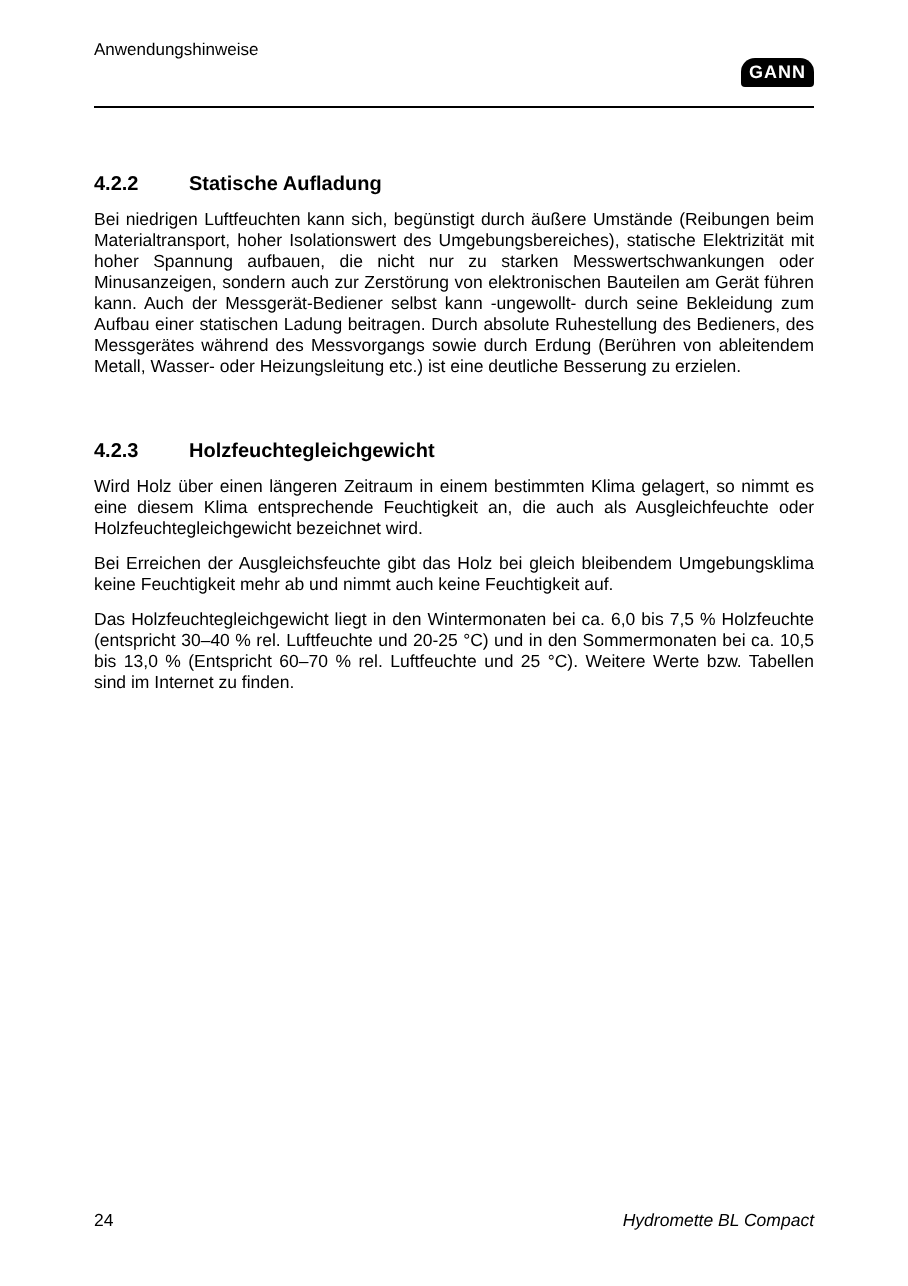Anwendungshinweise
GANN
4.2.2 Statische Aufladung
Bei niedrigen Luftfeuchten kann sich, begünstigt durch äußere Umstände (Reibungen beim Materialtransport, hoher Isolationswert des Umgebungsbereiches), statische Elektrizität mit hoher Spannung aufbauen, die nicht nur zu starken Messwertschwankungen oder Minusanzeigen, sondern auch zur Zerstörung von elektronischen Bauteilen am Gerät führen kann. Auch der Messgerät-Bediener selbst kann -ungewollt- durch seine Bekleidung zum Aufbau einer statischen Ladung beitragen. Durch absolute Ruhestellung des Bedieners, des Messgerätes während des Messvorgangs sowie durch Erdung (Berühren von ableitendem Metall, Wasser- oder Heizungsleitung etc.) ist eine deutliche Besserung zu erzielen.
4.2.3 Holzfeuchtegleichgewicht
Wird Holz über einen längeren Zeitraum in einem bestimmten Klima gelagert, so nimmt es eine diesem Klima entsprechende Feuchtigkeit an, die auch als Ausgleichfeuchte oder Holzfeuchtegleichgewicht bezeichnet wird.
Bei Erreichen der Ausgleichsfeuchte gibt das Holz bei gleich bleibendem Umgebungsklima keine Feuchtigkeit mehr ab und nimmt auch keine Feuchtigkeit auf.
Das Holzfeuchtegleichgewicht liegt in den Wintermonaten bei ca. 6,0 bis 7,5 % Holzfeuchte (entspricht 30–40 % rel. Luftfeuchte und 20-25 °C) und in den Sommermonaten bei ca. 10,5 bis 13,0 % (Entspricht 60–70 % rel. Luftfeuchte und 25 °C). Weitere Werte bzw. Tabellen sind im Internet zu finden.
24 Hydromette BL Compact